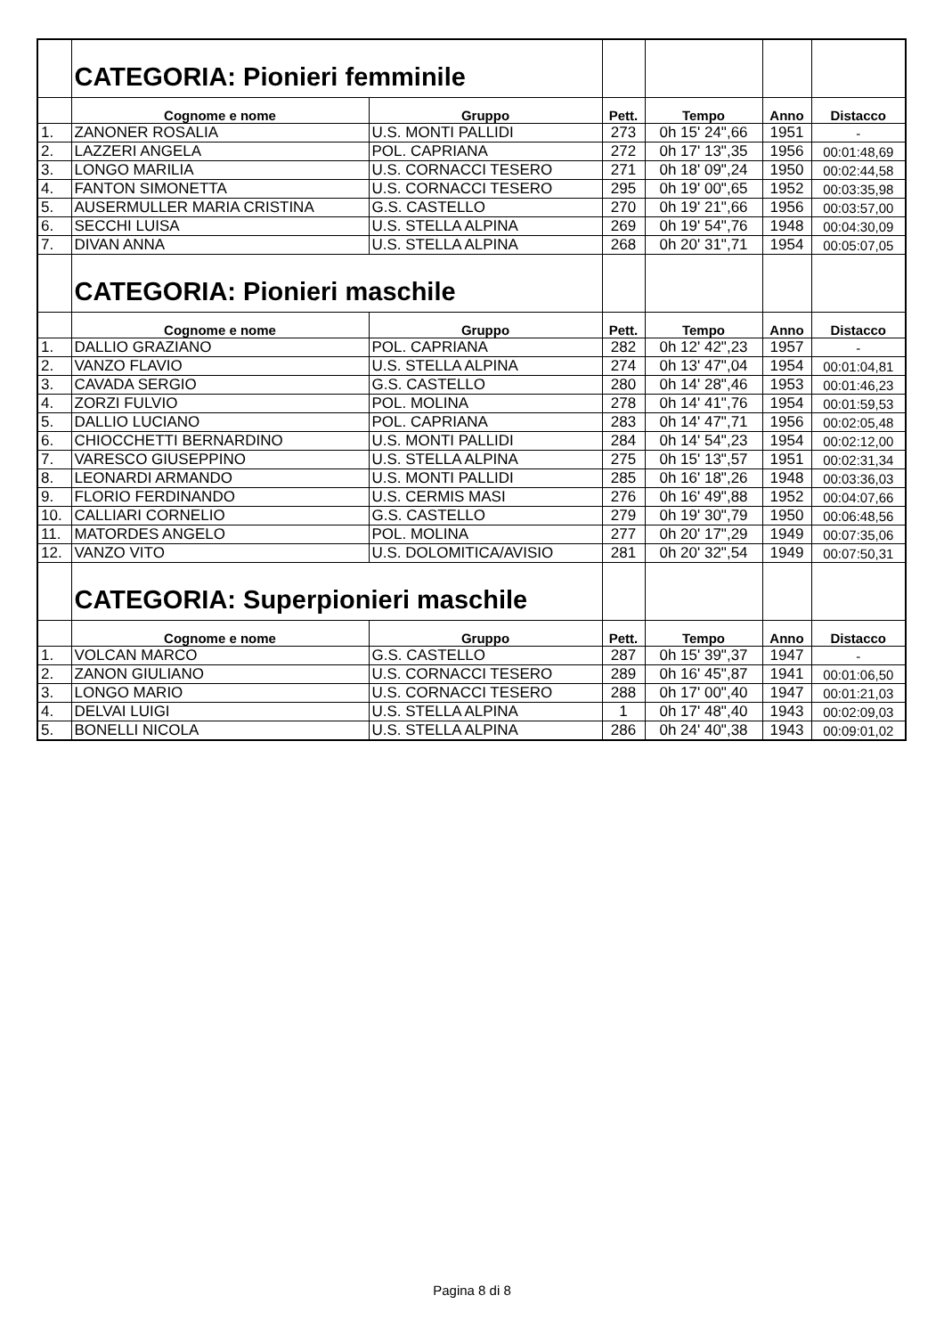| | CATEGORIA: Pionieri femminile | | | | | |
| | Cognome e nome | Gruppo | Pett. | Tempo | Anno | Distacco |
| 1. | ZANONER ROSALIA | U.S. MONTI PALLIDI | 273 | 0h 15' 24",66 | 1951 | - |
| 2. | LAZZERI ANGELA | POL. CAPRIANA | 272 | 0h 17' 13",35 | 1956 | 00:01:48,69 |
| 3. | LONGO MARILIA | U.S. CORNACCI TESERO | 271 | 0h 18' 09",24 | 1950 | 00:02:44,58 |
| 4. | FANTON SIMONETTA | U.S. CORNACCI TESERO | 295 | 0h 19' 00",65 | 1952 | 00:03:35,98 |
| 5. | AUSERMULLER MARIA CRISTINA | G.S. CASTELLO | 270 | 0h 19' 21",66 | 1956 | 00:03:57,00 |
| 6. | SECCHI LUISA | U.S. STELLA ALPINA | 269 | 0h 19' 54",76 | 1948 | 00:04:30,09 |
| 7. | DIVAN ANNA | U.S. STELLA ALPINA | 268 | 0h 20' 31",71 | 1954 | 00:05:07,05 |
| | CATEGORIA: Pionieri maschile | | | | | |
| | Cognome e nome | Gruppo | Pett. | Tempo | Anno | Distacco |
| 1. | DALLIO GRAZIANO | POL. CAPRIANA | 282 | 0h 12' 42",23 | 1957 | - |
| 2. | VANZO FLAVIO | U.S. STELLA ALPINA | 274 | 0h 13' 47",04 | 1954 | 00:01:04,81 |
| 3. | CAVADA SERGIO | G.S. CASTELLO | 280 | 0h 14' 28",46 | 1953 | 00:01:46,23 |
| 4. | ZORZI FULVIO | POL. MOLINA | 278 | 0h 14' 41",76 | 1954 | 00:01:59,53 |
| 5. | DALLIO LUCIANO | POL. CAPRIANA | 283 | 0h 14' 47",71 | 1956 | 00:02:05,48 |
| 6. | CHIOCCHETTI BERNARDINO | U.S. MONTI PALLIDI | 284 | 0h 14' 54",23 | 1954 | 00:02:12,00 |
| 7. | VARESCO GIUSEPPINO | U.S. STELLA ALPINA | 275 | 0h 15' 13",57 | 1951 | 00:02:31,34 |
| 8. | LEONARDI ARMANDO | U.S. MONTI PALLIDI | 285 | 0h 16' 18",26 | 1948 | 00:03:36,03 |
| 9. | FLORIO FERDINANDO | U.S. CERMIS MASI | 276 | 0h 16' 49",88 | 1952 | 00:04:07,66 |
| 10. | CALLIARI CORNELIO | G.S. CASTELLO | 279 | 0h 19' 30",79 | 1950 | 00:06:48,56 |
| 11. | MATORDES ANGELO | POL. MOLINA | 277 | 0h 20' 17",29 | 1949 | 00:07:35,06 |
| 12. | VANZO VITO | U.S. DOLOMITICA/AVISIO | 281 | 0h 20' 32",54 | 1949 | 00:07:50,31 |
| | CATEGORIA: Superpionieri maschile | | | | | |
| | Cognome e nome | Gruppo | Pett. | Tempo | Anno | Distacco |
| 1. | VOLCAN MARCO | G.S. CASTELLO | 287 | 0h 15' 39",37 | 1947 | - |
| 2. | ZANON GIULIANO | U.S. CORNACCI TESERO | 289 | 0h 16' 45",87 | 1941 | 00:01:06,50 |
| 3. | LONGO MARIO | U.S. CORNACCI TESERO | 288 | 0h 17' 00",40 | 1947 | 00:01:21,03 |
| 4. | DELVAI LUIGI | U.S. STELLA ALPINA | 1 | 0h 17' 48",40 | 1943 | 00:02:09,03 |
| 5. | BONELLI NICOLA | U.S. STELLA ALPINA | 286 | 0h 24' 40",38 | 1943 | 00:09:01,02 |
Pagina 8 di 8